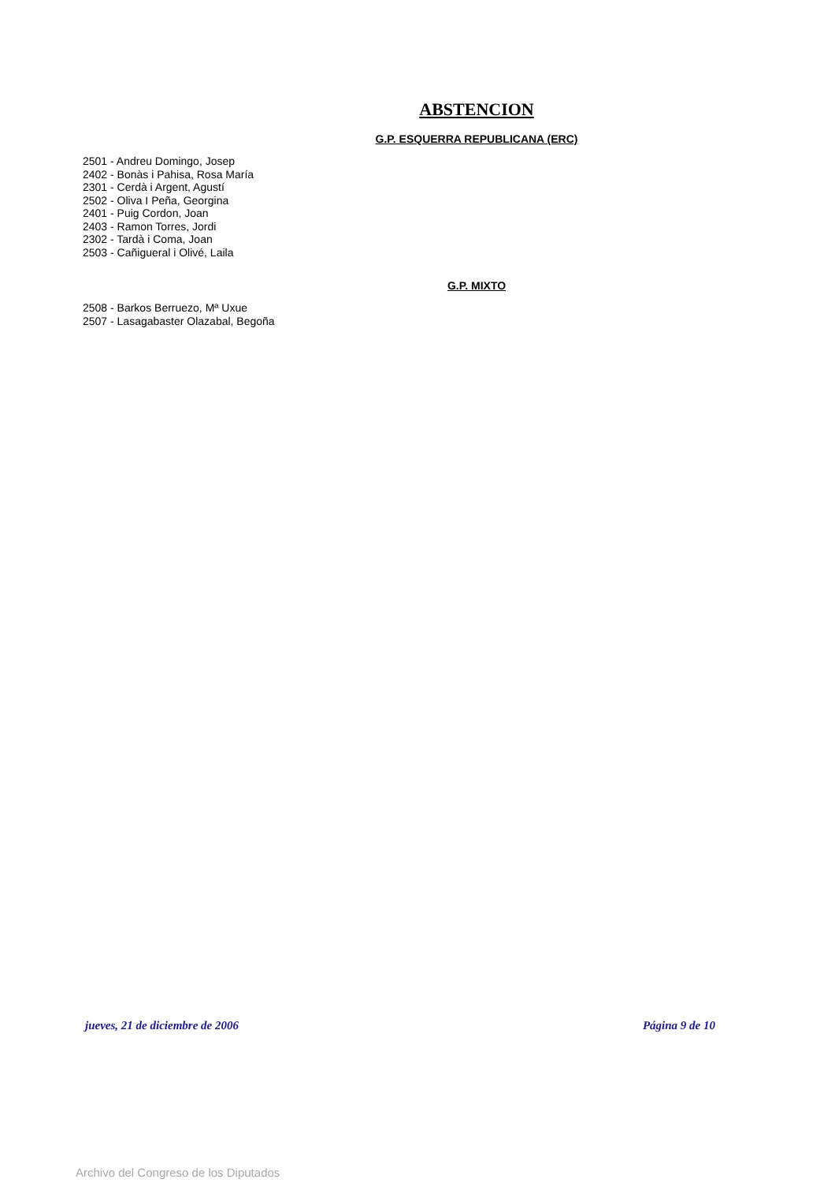ABSTENCION
G.P. ESQUERRA REPUBLICANA (ERC)
2501 - Andreu Domingo, Josep
2402 - Bonàs i Pahisa, Rosa María
2301 - Cerdà i Argent, Agustí
2502 - Oliva I Peña, Georgina
2401 - Puig Cordon, Joan
2403 - Ramon Torres, Jordi
2302 - Tardà i Coma, Joan
2503 - Cañigueral i Olivé, Laila
G.P. MIXTO
2508 - Barkos Berruezo, Mª Uxue
2507 - Lasagabaster Olazabal, Begoña
jueves, 21 de diciembre de 2006 Página 9 de 10
Archivo del Congreso de los Diputados